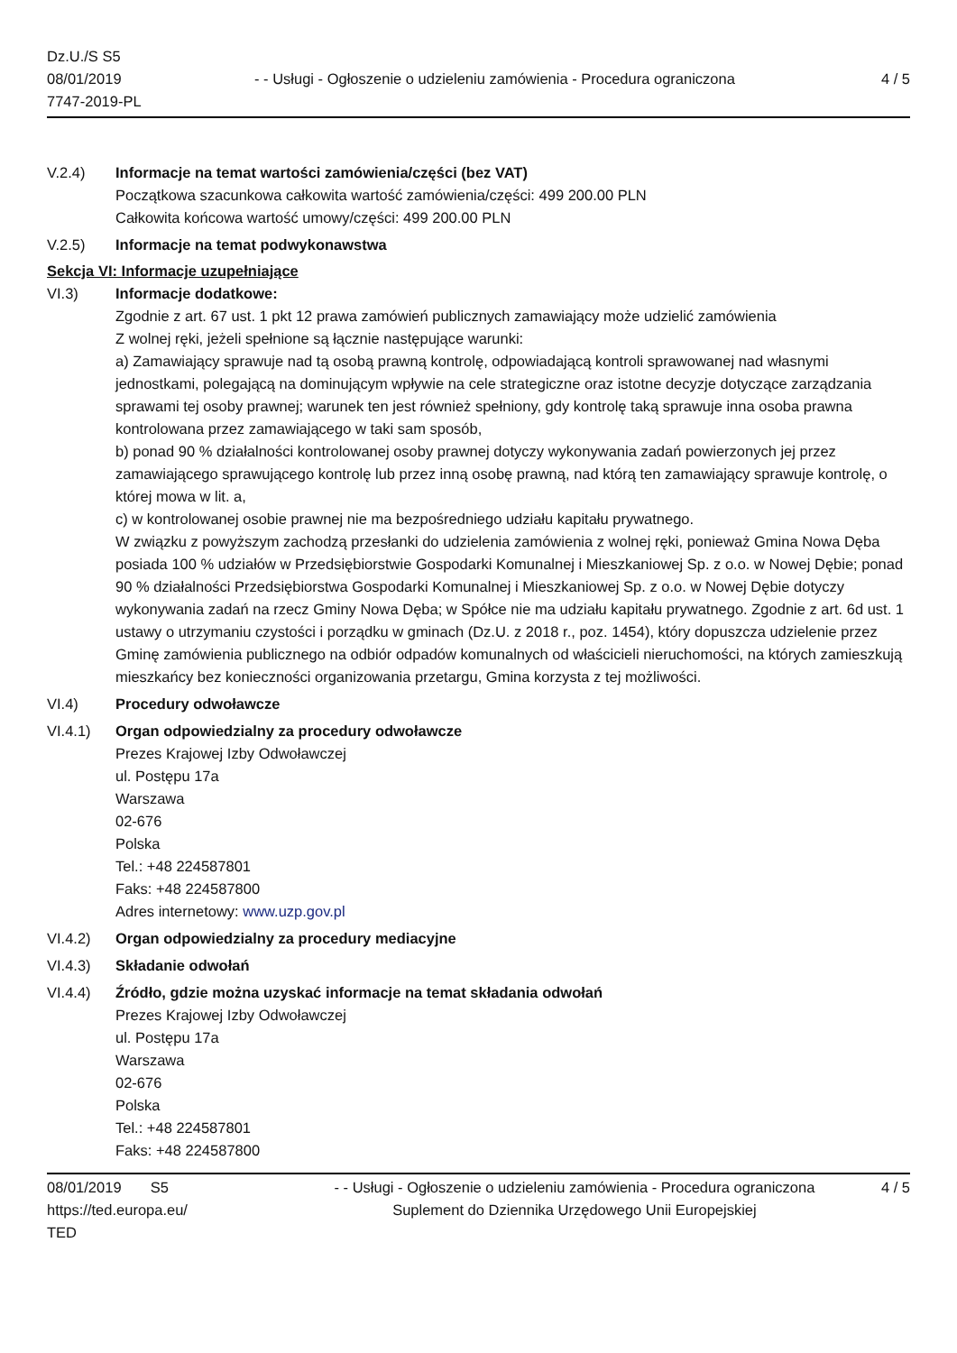Dz.U./S S5
08/01/2019
7747-2019-PL
- - Usługi - Ogłoszenie o udzieleniu zamówienia - Procedura ograniczona
4 / 5
V.2.4) Informacje na temat wartości zamówienia/części (bez VAT)
Początkowa szacunkowa całkowita wartość zamówienia/części: 499 200.00 PLN
Całkowita końcowa wartość umowy/części: 499 200.00 PLN
V.2.5) Informacje na temat podwykonawstwa
Sekcja VI: Informacje uzupełniające
VI.3) Informacje dodatkowe:
Zgodnie z art. 67 ust. 1 pkt 12 prawa zamówień publicznych zamawiający może udzielić zamówienia
Z wolnej ręki, jeżeli spełnione są łącznie następujące warunki:
a) Zamawiający sprawuje nad tą osobą prawną kontrolę, odpowiadającą kontroli sprawowanej nad własnymi jednostkami, polegającą na dominującym wpływie na cele strategiczne oraz istotne decyzje dotyczące zarządzania sprawami tej osoby prawnej; warunek ten jest również spełniony, gdy kontrolę taką sprawuje inna osoba prawna kontrolowana przez zamawiającego w taki sam sposób,
b) ponad 90 % działalności kontrolowanej osoby prawnej dotyczy wykonywania zadań powierzonych jej przez zamawiającego sprawującego kontrolę lub przez inną osobę prawną, nad którą ten zamawiający sprawuje kontrolę, o której mowa w lit. a,
c) w kontrolowanej osobie prawnej nie ma bezpośredniego udziału kapitału prywatnego.
W związku z powyższym zachodzą przesłanki do udzielenia zamówienia z wolnej ręki, ponieważ Gmina Nowa Dęba posiada 100 % udziałów w Przedsiębiorstwie Gospodarki Komunalnej i Mieszkaniowej Sp. z o.o. w Nowej Dębie; ponad 90 % działalności Przedsiębiorstwa Gospodarki Komunalnej i Mieszkaniowej Sp. z o.o. w Nowej Dębie dotyczy wykonywania zadań na rzecz Gminy Nowa Dęba; w Spółce nie ma udziału kapitału prywatnego. Zgodnie z art. 6d ust. 1 ustawy o utrzymaniu czystości i porządku w gminach (Dz.U. z 2018 r., poz. 1454), który dopuszcza udzielenie przez Gminę zamówienia publicznego na odbiór odpadów komunalnych od właścicieli nieruchomości, na których zamieszkują mieszkańcy bez konieczności organizowania przetargu, Gmina korzysta z tej możliwości.
VI.4) Procedury odwoławcze
VI.4.1) Organ odpowiedzialny za procedury odwoławcze
Prezes Krajowej Izby Odwoławczej
ul. Postępu 17a
Warszawa
02-676
Polska
Tel.: +48 224587801
Faks: +48 224587800
Adres internetowy: www.uzp.gov.pl
VI.4.2) Organ odpowiedzialny za procedury mediacyjne
VI.4.3) Składanie odwołań
VI.4.4) Źródło, gdzie można uzyskać informacje na temat składania odwołań
Prezes Krajowej Izby Odwoławczej
ul. Postępu 17a
Warszawa
02-676
Polska
Tel.: +48 224587801
Faks: +48 224587800
08/01/2019 S5
https://ted.europa.eu/
TED
- - Usługi - Ogłoszenie o udzieleniu zamówienia - Procedura ograniczona
Suplement do Dziennika Urzędowego Unii Europejskiej
4 / 5